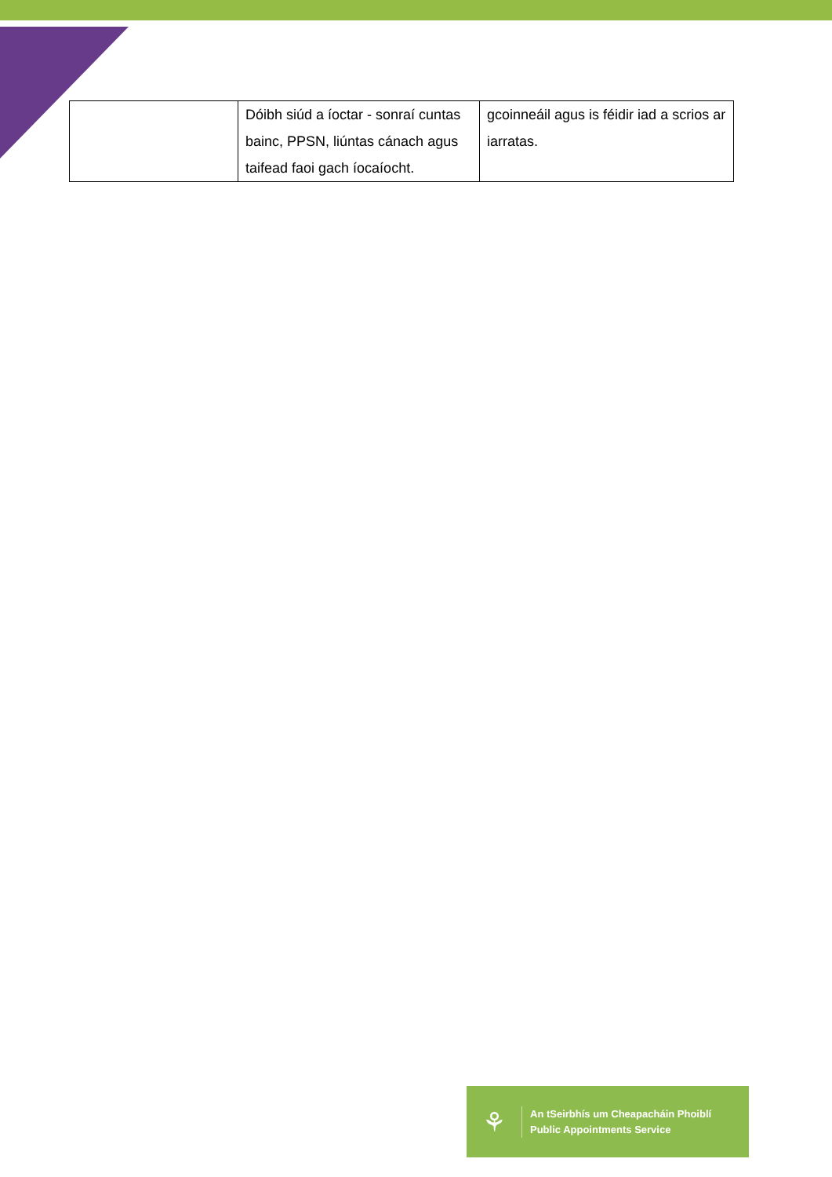| | Dóibh siúd a íoctar - sonraí cuntas bainc, PPSN, liúntas cánach agus taifead faoi gach íocaíocht. | gcoinneáil agus is féidir iad a scrios ar iarratas. |
⚘
An tSeirbhís um Cheapacháin Phoiblí
Public Appointments Service